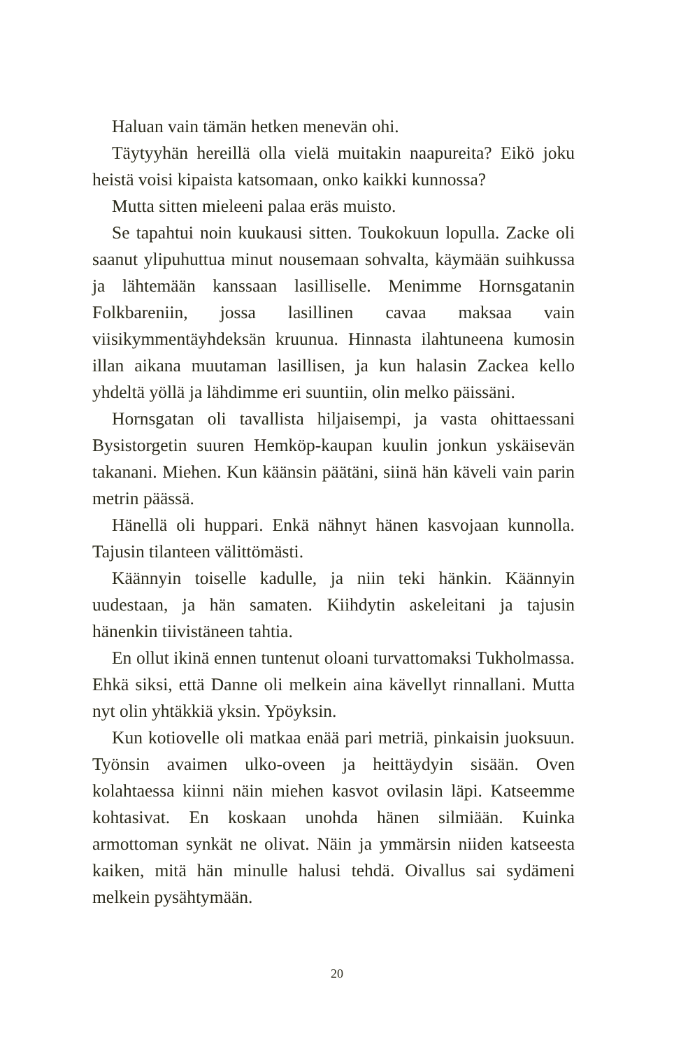Haluan vain tämän hetken menevän ohi.
Täytyyhän hereillä olla vielä muitakin naapureita? Eikö joku heistä voisi kipaista katsomaan, onko kaikki kunnossa?
Mutta sitten mieleeni palaa eräs muisto.
Se tapahtui noin kuukausi sitten. Toukokuun lopulla. Zacke oli saanut ylipuhuttua minut nousemaan sohvalta, käymään suihkussa ja lähtemään kanssaan lasilliselle. Menimme Hornsgatanin Folkbareniin, jossa lasillinen cavaa maksaa vain viisikymmentäyhdeksän kruunua. Hinnasta ilahtuneena kumosin illan aikana muutaman lasillisen, ja kun halasin Zackea kello yhdeltä yöllä ja lähdimme eri suuntiin, olin melko päissäni.
Hornsgatan oli tavallista hiljaisempi, ja vasta ohittaessani Bysistorgetin suuren Hemköp-kaupan kuulin jonkun yskäisevän takanani. Miehen. Kun käänsin päätäni, siinä hän käveli vain parin metrin päässä.
Hänellä oli huppari. Enkä nähnyt hänen kasvojaan kunnolla. Tajusin tilanteen välittömästi.
Käännyin toiselle kadulle, ja niin teki hänkin. Käännyin uudestaan, ja hän samaten. Kiihdytin askeleitani ja tajusin hänenkin tiivistäneen tahtia.
En ollut ikinä ennen tuntenut oloani turvattomaksi Tukholmassa. Ehkä siksi, että Danne oli melkein aina kävellyt rinnallani. Mutta nyt olin yhtäkkiä yksin. Ypöyksin.
Kun kotiovelle oli matkaa enää pari metriä, pinkaisin juoksuun. Työnsin avaimen ulko-oveen ja heittäydyin sisään. Oven kolahtaessa kiinni näin miehen kasvot ovilasin läpi. Katseemme kohtasivat. En koskaan unohda hänen silmiään. Kuinka armottoman synkät ne olivat. Näin ja ymmärsin niiden katseesta kaiken, mitä hän minulle halusi tehdä. Oivallus sai sydämeni melkein pysähtymään.
20